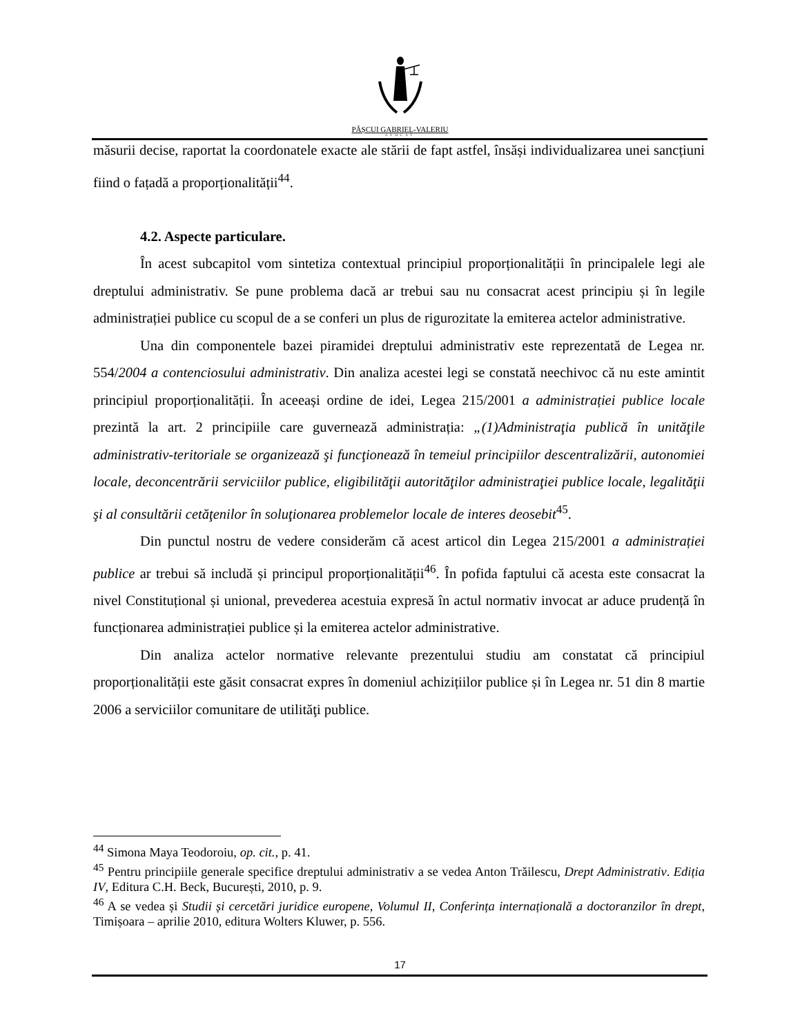PĂȘCUI GABRIEL-VALERIU
AVOCAT
măsurii decise, raportat la coordonatele exacte ale stării de fapt astfel, însăși individualizarea unei sancțiuni fiind o fațadă a proporționalității<sup>44</sup>.
4.2. Aspecte particulare.
În acest subcapitol vom sintetiza contextual principiul proporționalității în principalele legi ale dreptului administrativ. Se pune problema dacă ar trebui sau nu consacrat acest principiu și în legile administrației publice cu scopul de a se conferi un plus de rigurozitate la emiterea actelor administrative.
Una din componentele bazei piramidei dreptului administrativ este reprezentată de Legea nr. 554/2004 a contenciosului administrativ. Din analiza acestei legi se constată neechivoc că nu este amintit principiul proporționalității. În aceeași ordine de idei, Legea 215/2001 a administrației publice locale prezintă la art. 2 principiile care guvernează administrația: „(1)Administraţia publică în unităţile administrativ-teritoriale se organizează şi funcţionează în temeiul principiilor descentralizării, autonomiei locale, deconcentrării serviciilor publice, eligibilităţii autorităţilor administraţiei publice locale, legalităţii şi al consultării cetăţenilor în soluţionarea problemelor locale de interes deosebit<sup>45</sup>.
Din punctul nostru de vedere considerăm că acest articol din Legea 215/2001 a administrației publice ar trebui să includă și principul proporționalității<sup>46</sup>. În pofida faptului că acesta este consacrat la nivel Constituțional și unional, prevederea acestuia expresă în actul normativ invocat ar aduce prudență în funcționarea administrației publice și la emiterea actelor administrative.
Din analiza actelor normative relevante prezentului studiu am constatat că principiul proporționalității este găsit consacrat expres în domeniul achizițiilor publice și în Legea nr. 51 din 8 martie 2006 a serviciilor comunitare de utilităţi publice.
<sup>44</sup> Simona Maya Teodoroiu, op. cit., p. 41.
<sup>45</sup> Pentru principiile generale specifice dreptului administrativ a se vedea Anton Trăilescu, Drept Administrativ. Ediția IV, Editura C.H. Beck, București, 2010, p. 9.
<sup>46</sup> A se vedea și Studii și cercetări juridice europene, Volumul II, Conferința internațională a doctoranzilor în drept, Timișoara – aprilie 2010, editura Wolters Kluwer, p. 556.
17